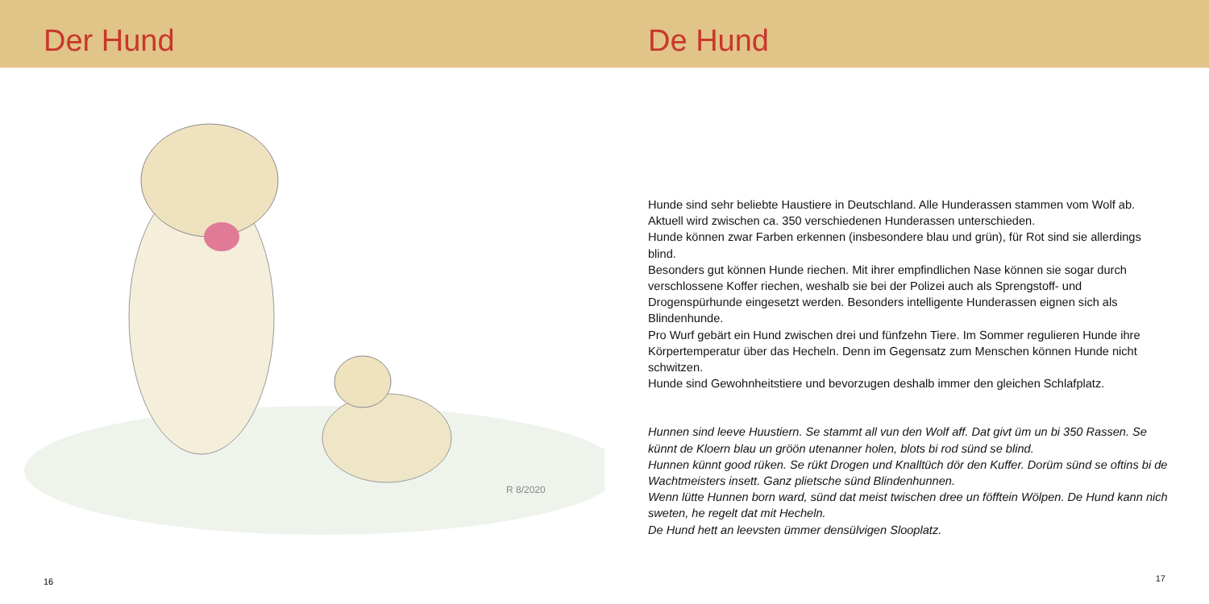Der Hund De Hund
R 8/2020
16
Hunde sind sehr beliebte Haustiere in Deutschland. Alle Hunderassen stammen vom Wolf ab. Aktuell wird zwischen ca. 350 verschiedenen Hunderassen unterschieden.
Hunde können zwar Farben erkennen (insbesondere blau und grün), für Rot sind sie allerdings blind.
Besonders gut können Hunde riechen. Mit ihrer empfindlichen Nase können sie sogar durch verschlossene Koffer riechen, weshalb sie bei der Polizei auch als Sprengstoff- und Drogenspürhunde eingesetzt werden. Besonders intelligente Hunderassen eignen sich als Blindenhunde.
Pro Wurf gebärt ein Hund zwischen drei und fünfzehn Tiere. Im Sommer regulieren Hunde ihre Körpertemperatur über das Hecheln. Denn im Gegensatz zum Menschen können Hunde nicht schwitzen.
Hunde sind Gewohnheitstiere und bevorzugen deshalb immer den gleichen Schlafplatz.
Hunnen sind leeve Huustiern. Se stammt all vun den Wolf aff. Dat givt üm un bi 350 Rassen. Se künnt de Kloern blau un gröön utenanner holen, blots bi rod sünd se blind.
Hunnen künnt good rüken. Se rükt Drogen und Knalltüch dör den Kuffer. Dorüm sünd se oftins bi de Wachtmeisters insett. Ganz plietsche sünd Blindenhunnen.
Wenn lütte Hunnen born ward, sünd dat meist twischen dree un föfftein Wölpen. De Hund kann nich sweten, he regelt dat mit Hecheln.
De Hund hett an leevsten ümmer densülvigen Slooplatz.
17